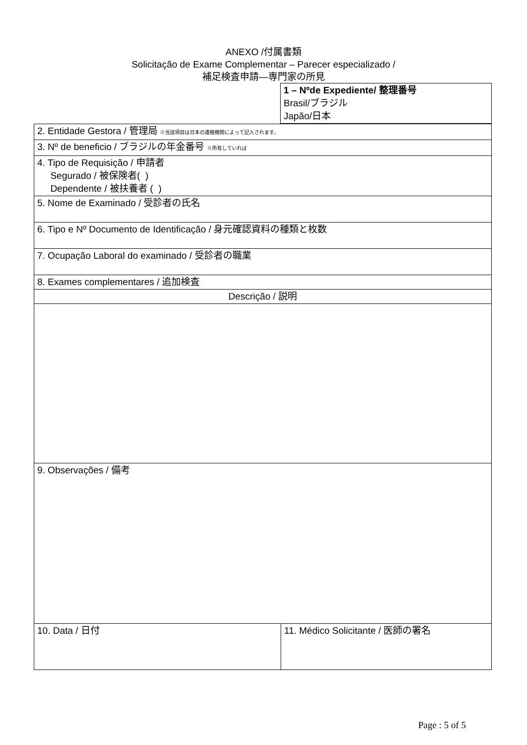ANEXO /付属書類
Solicitação de Exame Complementar – Parecer especializado /
補足検査申請—専門家の所見
| | 1 – Nºde Expediente/ 整理番号 Brasil/ブラジル Japão/日本 |
| 2. Entidade Gestora / 管理局 ※当該項目は日本の連絡機関によって記入されます。 | |
| 3. Nº de beneficio / ブラジルの年金番号 ※所有していれば | |
| 4. Tipo de Requisição / 申請者 Segurado / 被保険者( ) Dependente / 被扶養者 ( ) | |
| 5. Nome de Examinado / 受診者の氏名 | |
| 6. Tipo e Nº Documento de Identificação / 身元確認資料の種類と枚数 | |
| 7. Ocupação Laboral do examinado / 受診者の職業 | |
| 8. Exames complementares / 追加検査 | |
| Descrição / 説明 | |
| 9. Observações / 備考 | |
| 10. Data / 日付 | 11. Médico Solicitante / 医師の署名 |
Page : 5 of 5